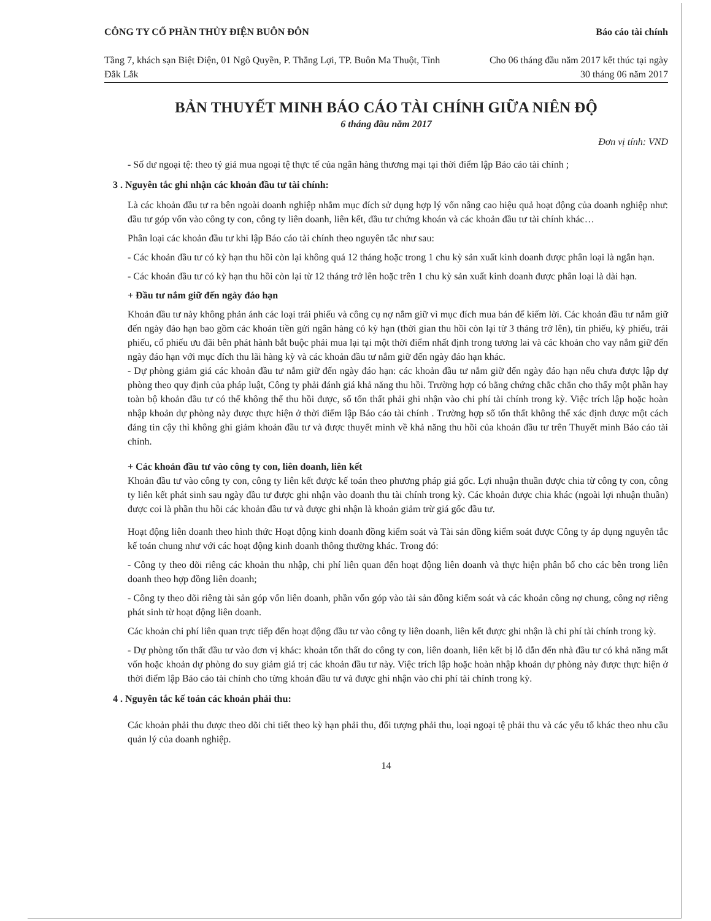CÔNG TY CỔ PHẦN THỦY ĐIỆN BUÔN ĐÔN
Tầng 7, khách sạn Biệt Điện, 01 Ngô Quyền, P. Thắng Lợi, TP. Buôn Ma Thuột, Tỉnh Đắk Lắk
Báo cáo tài chính
Cho 06 tháng đầu năm 2017 kết thúc tại ngày 30 tháng 06 năm 2017
BẢN THUYẾT MINH BÁO CÁO TÀI CHÍNH GIỮA NIÊN ĐỘ
6 tháng đầu năm 2017
Đơn vị tính: VND
- Số dư ngoại tệ: theo tỷ giá mua ngoại tệ thực tế của ngân hàng thương mại tại thời điểm lập Báo cáo tài chính ;
3 . Nguyên tắc ghi nhận các khoản đầu tư tài chính:
Là các khoản đầu tư ra bên ngoài doanh nghiệp nhằm mục đích sử dụng hợp lý vốn nâng cao hiệu quả hoạt động của doanh nghiệp như: đầu tư góp vốn vào công ty con, công ty liên doanh, liên kết, đầu tư chứng khoán và các khoản đầu tư tài chính khác…
Phân loại các khoản đầu tư khi lập Báo cáo tài chính theo nguyên tắc như sau:
- Các khoản đầu tư có kỳ hạn thu hồi còn lại không quá 12 tháng hoặc trong 1 chu kỳ sản xuất kinh doanh được phân loại là ngắn hạn.
- Các khoản đầu tư có kỳ hạn thu hồi còn lại từ 12 tháng trở lên hoặc trên 1 chu kỳ sản xuất kinh doanh được phân loại là dài hạn.
+ Đầu tư nắm giữ đến ngày đáo hạn
Khoản đầu tư này không phản ánh các loại trái phiếu và công cụ nợ nắm giữ vì mục đích mua bán để kiếm lời. Các khoản đầu tư nắm giữ đến ngày đáo hạn bao gồm các khoản tiền gửi ngân hàng có kỳ hạn (thời gian thu hồi còn lại từ 3 tháng trở lên), tín phiếu, kỳ phiếu, trái phiếu, cổ phiếu ưu đãi bên phát hành bắt buộc phải mua lại tại một thời điểm nhất định trong tương lai và các khoản cho vay nắm giữ đến ngày đáo hạn với mục đích thu lãi hàng kỳ và các khoản đầu tư nắm giữ đến ngày đáo hạn khác.
- Dự phòng giảm giá các khoản đầu tư nắm giữ đến ngày đáo hạn: các khoản đầu tư nắm giữ đến ngày đáo hạn nếu chưa được lập dự phòng theo quy định của pháp luật, Công ty phải đánh giá khả năng thu hồi. Trường hợp có bằng chứng chắc chắn cho thấy một phần hay toàn bộ khoản đầu tư có thể không thể thu hồi được, số tổn thất phải ghi nhận vào chi phí tài chính trong kỳ. Việc trích lập hoặc hoàn nhập khoản dự phòng này được thực hiện ở thời điểm lập Báo cáo tài chính . Trường hợp số tổn thất không thể xác định được một cách đáng tin cậy thì không ghi giảm khoản đầu tư và được thuyết minh về khả năng thu hồi của khoản đầu tư trên Thuyết minh Báo cáo tài chính.
+ Các khoản đầu tư vào công ty con, liên doanh, liên kết
Khoản đầu tư vào công ty con, công ty liên kết được kế toán theo phương pháp giá gốc. Lợi nhuận thuần được chia từ công ty con, công ty liên kết phát sinh sau ngày đầu tư được ghi nhận vào doanh thu tài chính trong kỳ. Các khoản được chia khác (ngoài lợi nhuận thuần) được coi là phần thu hồi các khoản đầu tư và được ghi nhận là khoản giảm trừ giá gốc đầu tư.
Hoạt động liên doanh theo hình thức Hoạt động kinh doanh đồng kiểm soát và Tài sản đồng kiểm soát được Công ty áp dụng nguyên tắc kế toán chung như với các hoạt động kinh doanh thông thường khác. Trong đó:
- Công ty theo dõi riêng các khoản thu nhập, chi phí liên quan đến hoạt động liên doanh và thực hiện phân bổ cho các bên trong liên doanh theo hợp đồng liên doanh;
- Công ty theo dõi riêng tài sản góp vốn liên doanh, phần vốn góp vào tài sản đồng kiểm soát và các khoản công nợ chung, công nợ riêng phát sinh từ hoạt động liên doanh.
Các khoản chi phí liên quan trực tiếp đến hoạt động đầu tư vào công ty liên doanh, liên kết được ghi nhận là chi phí tài chính trong kỳ.
- Dự phòng tổn thất đầu tư vào đơn vị khác: khoản tổn thất do công ty con, liên doanh, liên kết bị lỗ dẫn đến nhà đầu tư có khả năng mất vốn hoặc khoản dự phòng do suy giảm giá trị các khoản đầu tư này. Việc trích lập hoặc hoàn nhập khoản dự phòng này được thực hiện ở thời điểm lập Báo cáo tài chính cho từng khoản đầu tư và được ghi nhận vào chi phí tài chính trong kỳ.
4 . Nguyên tắc kế toán các khoản phải thu:
Các khoản phải thu được theo dõi chi tiết theo kỳ hạn phải thu, đối tượng phải thu, loại ngoại tệ phải thu và các yếu tố khác theo nhu cầu quản lý của doanh nghiệp.
14